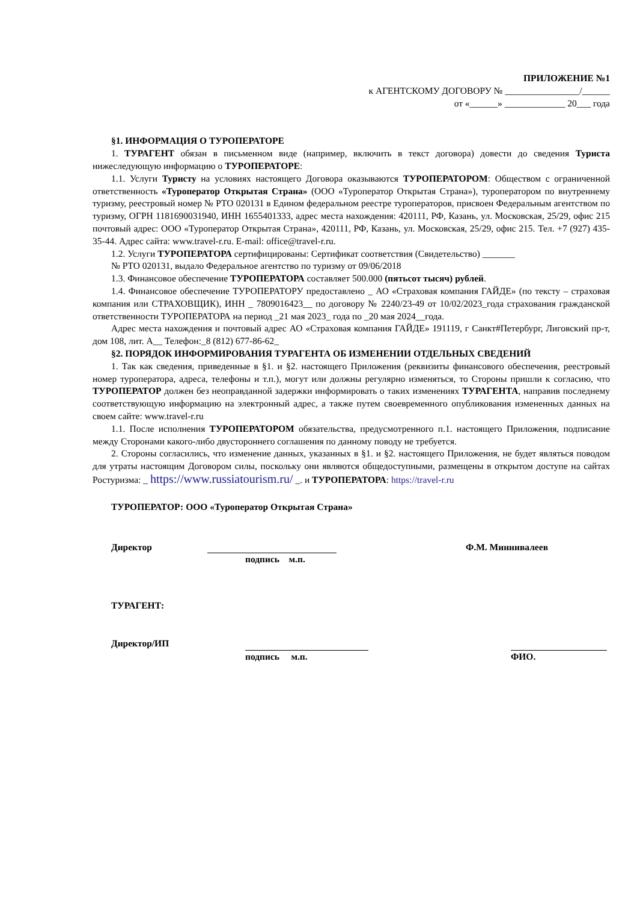ПРИЛОЖЕНИЕ №1
к АГЕНТСКОМУ ДОГОВОРУ № ________________/______
от «______» _____________ 20___ года
§1. ИНФОРМАЦИЯ О ТУРОПЕРАТОРЕ
1. ТУРАГЕНТ обязан в письменном виде (например, включить в текст договора) довести до сведения Туриста нижеследующую информацию о ТУРОПЕРАТОРЕ:
1.1. Услуги Туристу на условиях настоящего Договора оказываются ТУРОПЕРАТОРОМ: Обществом с ограниченной ответственность «Туроператор Открытая Страна» (ООО «Туроператор Открытая Страна»), туроператором по внутреннему туризму, реестровый номер № РТО 020131 в Едином федеральном реестре туроператоров, присвоен Федеральным агентством по туризму, ОГРН 1181690031940, ИНН 1655401333, адрес места нахождения: 420111, РФ, Казань, ул. Московская, 25/29, офис 215 почтовый адрес: ООО «Туроператор Открытая Страна», 420111, РФ, Казань, ул. Московская, 25/29, офис 215. Тел. +7 (927) 435-35-44. Адрес сайта: www.travel-r.ru. E-mail: office@travel-r.ru.
1.2. Услуги ТУРОПЕРАТОРА сертифицированы: Сертификат соответствия (Свидетельство) _______
№ РТО 020131, выдало Федеральное агентство по туризму от 09/06/2018
1.3. Финансовое обеспечение ТУРОПЕРАТОРА составляет 500.000 (пятьсот тысяч) рублей.
1.4. Финансовое обеспечение ТУРОПЕРАТОРУ предоставлено _ АО «Страховая компания ГАЙДЕ» (по тексту – страховая компания или СТРАХОВЩИК), ИНН _ 7809016423__ по договору № 2240/23-49 от 10/02/2023_года страхования гражданской ответственности ТУРОПЕРАТОРА на период _21 мая 2023_ года по _20 мая 2024__года.
Адрес места нахождения и почтовый адрес АО «Страховая компания ГАЙДЕ» 191119, г Санкт#Петербург, Лиговский пр-т, дом 108, лит. А__ Телефон:_8 (812) 677-86-62_
§2. ПОРЯДОК ИНФОРМИРОВАНИЯ ТУРАГЕНТА ОБ ИЗМЕНЕНИИ ОТДЕЛЬНЫХ СВЕДЕНИЙ
1. Так как сведения, приведенные в §1. и §2. настоящего Приложения (реквизиты финансового обеспечения, реестровый номер туроператора, адреса, телефоны и т.п.), могут или должны регулярно изменяться, то Стороны пришли к согласию, что ТУРОПЕРАТОР должен без неоправданной задержки информировать о таких изменениях ТУРАГЕНТА, направив последнему соответствующую информацию на электронный адрес, а также путем своевременного опубликования измененных данных на своем сайте: www.travel-r.ru
1.1. После исполнения ТУРОПЕРАТОРОМ обязательства, предусмотренного п.1. настоящего Приложения, подписание между Сторонами какого-либо двустороннего соглашения по данному поводу не требуется.
2. Стороны согласились, что изменение данных, указанных в §1. и §2. настоящего Приложения, не будет являться поводом для утраты настоящим Договором силы, поскольку они являются общедоступными, размещены в открытом доступе на сайтах Ростуризма: _ https://www.russiatourism.ru/ _. и ТУРОПЕРАТОРА: https://travel-r.ru
ТУРОПЕРАТОР: ООО «Туроператор Открытая Страна»
Директор Ф.М. Миннивалеев
подпись м.п.
ТУРАГЕНТ:
Директор/ИП
подпись м.п. ФИО.